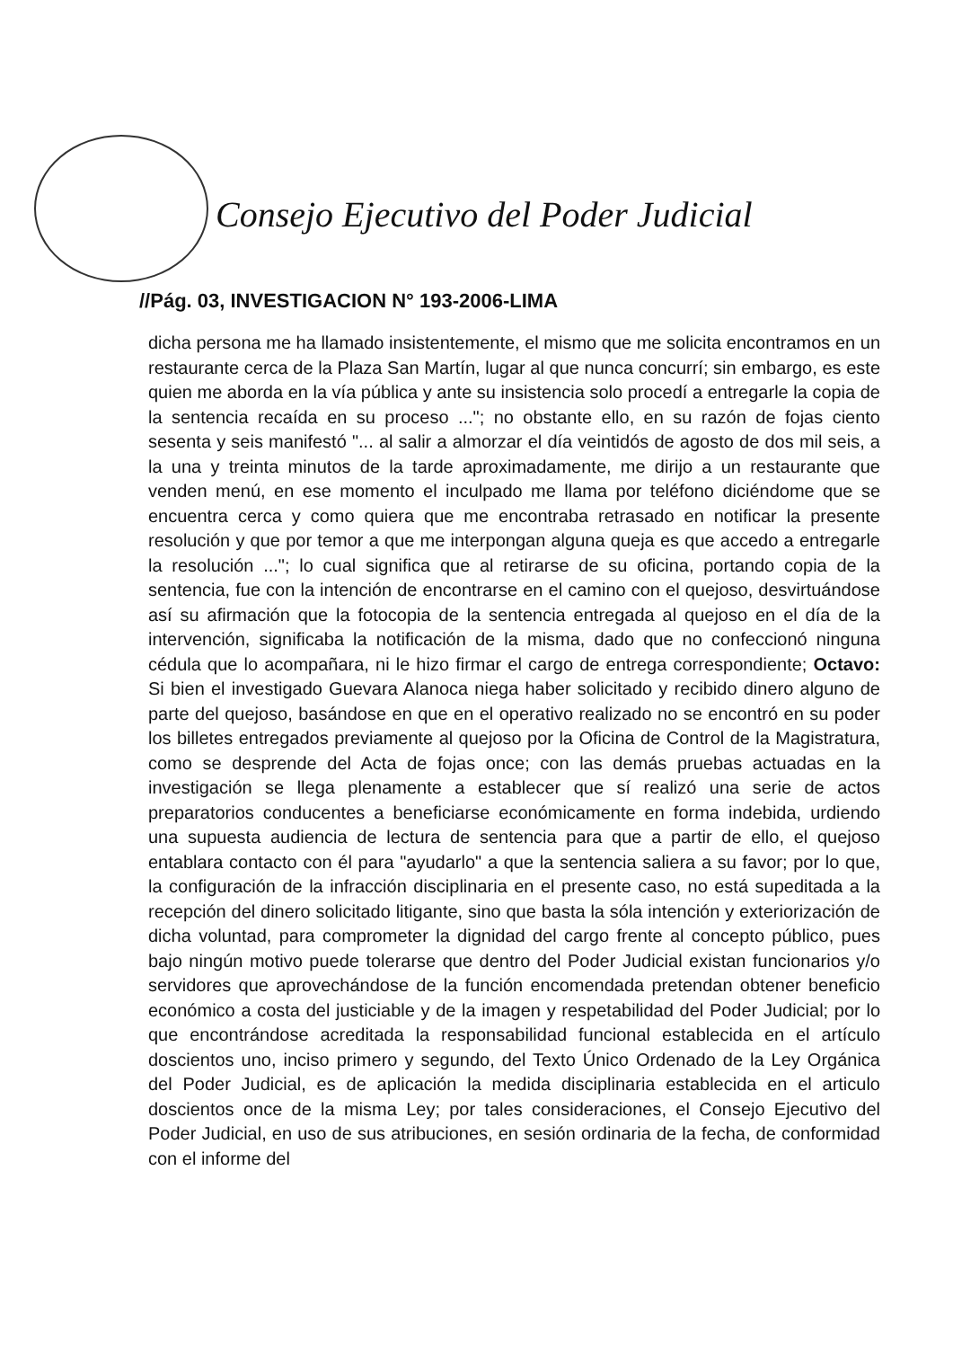Consejo Ejecutivo del Poder Judicial
//Pág. 03, INVESTIGACION N° 193-2006-LIMA
dicha persona me ha llamado insistentemente, el mismo que me solicita encontramos en un restaurante cerca de la Plaza San Martín, lugar al que nunca concurrí; sin embargo, es este quien me aborda en la vía pública y ante su insistencia solo procedí a entregarle la copia de la sentencia recaída en su proceso ..."; no obstante ello, en su razón de fojas ciento sesenta y seis manifestó "... al salir a almorzar el día veintidós de agosto de dos mil seis, a la una y treinta minutos de la tarde aproximadamente, me dirijo a un restaurante que venden menú, en ese momento el inculpado me llama por teléfono diciéndome que se encuentra cerca y como quiera que me encontraba retrasado en notificar la presente resolución y que por temor a que me interpongan alguna queja es que accedo a entregarle la resolución ..."; lo cual significa que al retirarse de su oficina, portando copia de la sentencia, fue con la intención de encontrarse en el camino con el quejoso, desvirtuándose así su afirmación que la fotocopia de la sentencia entregada al quejoso en el día de la intervención, significaba la notificación de la misma, dado que no confeccionó ninguna cédula que lo acompañara, ni le hizo firmar el cargo de entrega correspondiente; Octavo: Si bien el investigado Guevara Alanoca niega haber solicitado y recibido dinero alguno de parte del quejoso, basándose en que en el operativo realizado no se encontró en su poder los billetes entregados previamente al quejoso por la Oficina de Control de la Magistratura, como se desprende del Acta de fojas once; con las demás pruebas actuadas en la investigación se llega plenamente a establecer que sí realizó una serie de actos preparatorios conducentes a beneficiarse económicamente en forma indebida, urdiendo una supuesta audiencia de lectura de sentencia para que a partir de ello, el quejoso entablara contacto con él para "ayudarlo" a que la sentencia saliera a su favor; por lo que, la configuración de la infracción disciplinaria en el presente caso, no está supeditada a la recepción del dinero solicitado litigante, sino que basta la sóla intención y exteriorización de dicha voluntad, para comprometer la dignidad del cargo frente al concepto público, pues bajo ningún motivo puede tolerarse que dentro del Poder Judicial existan funcionarios y/o servidores que aprovechándose de la función encomendada pretendan obtener beneficio económico a costa del justiciable y de la imagen y respetabilidad del Poder Judicial; por lo que encontrándose acreditada la responsabilidad funcional establecida en el artículo doscientos uno, inciso primero y segundo, del Texto Único Ordenado de la Ley Orgánica del Poder Judicial, es de aplicación la medida disciplinaria establecida en el articulo doscientos once de la misma Ley; por tales consideraciones, el Consejo Ejecutivo del Poder Judicial, en uso de sus atribuciones, en sesión ordinaria de la fecha, de conformidad con el informe del